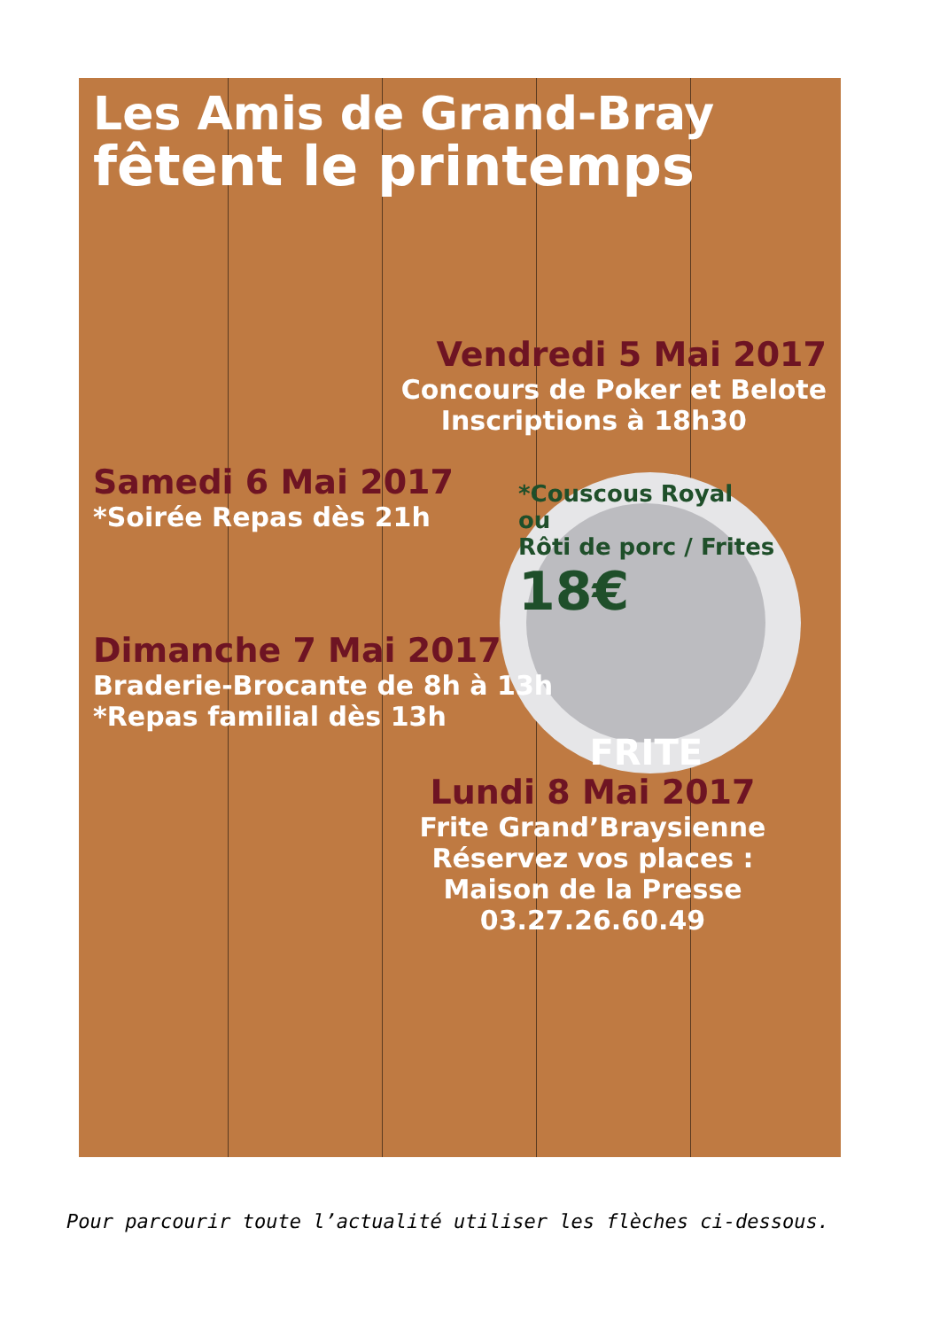Les Amis de Grand-Bray
fêtent le printemps
Vendredi 5 Mai 2017
Concours de Poker et Belote
Inscriptions à 18h30
Samedi 6 Mai 2017
*Soirée Repas dès 21h
*Couscous Royal
ou
Rôti de porc / Frites
18€
Dimanche 7 Mai 2017
Braderie-Brocante de 8h à 13h
*Repas familial dès 13h
FRITE
Lundi 8 Mai 2017
Frite Grand’Braysienne
Réservez vos places :
Maison de la Presse
03.27.26.60.49
Pour parcourir toute l’actualité utiliser les flèches ci-dessous.